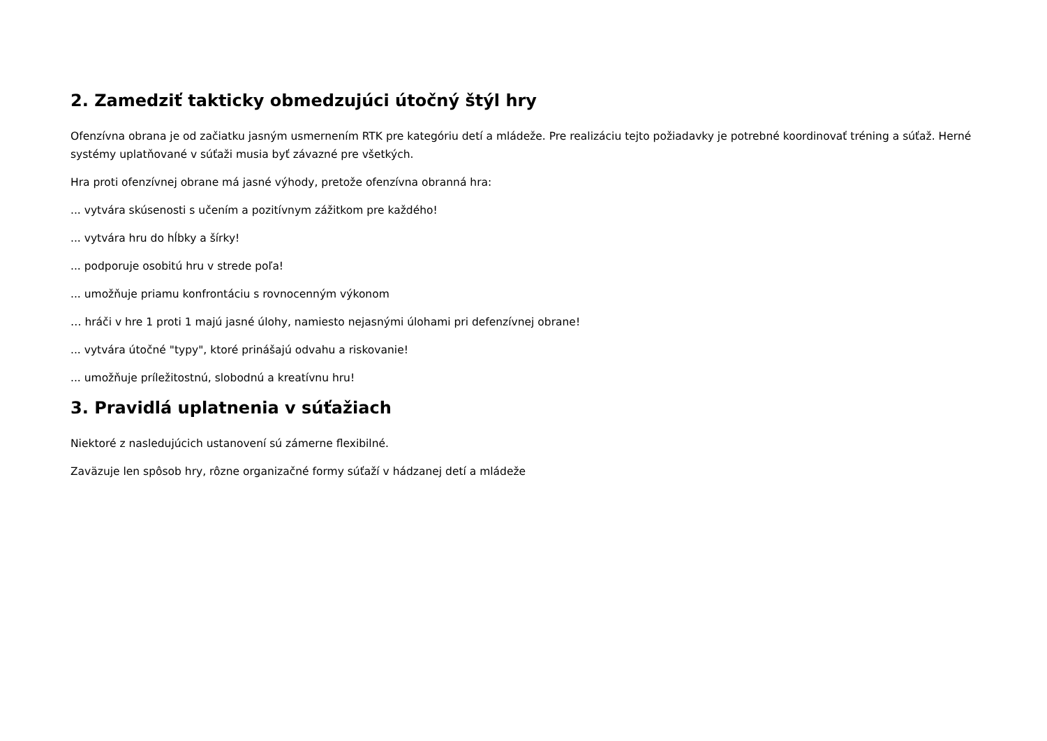2. Zamedziť takticky obmedzujúci útočný štýl hry
Ofenzívna obrana je od začiatku jasným usmernením RTK pre kategóriu detí a mládeže. Pre realizáciu tejto požiadavky je potrebné koordinovať tréning a súťaž. Herné systémy uplatňované v súťaži musia byť závazné pre všetkých.
Hra proti ofenzívnej obrane má jasné výhody, pretože ofenzívna obranná hra:
... vytvára skúsenosti s učením a pozitívnym zážitkom pre každého!
... vytvára hru do hĺbky a šírky!
... podporuje osobitú hru v strede poľa!
... umožňuje priamu konfrontáciu s rovnocenným výkonom
… hráči v hre 1 proti 1 majú jasné úlohy, namiesto nejasnými úlohami pri defenzívnej obrane!
... vytvára útočné "typy", ktoré prinášajú odvahu a riskovanie!
... umožňuje príležitostnú, slobodnú a kreatívnu hru!
3. Pravidlá uplatnenia v súťažiach
Niektoré z nasledujúcich ustanovení sú zámerne flexibilné.
Zaväzuje len spôsob hry, rôzne organizačné formy súťaží v hádzanej detí a mládeže